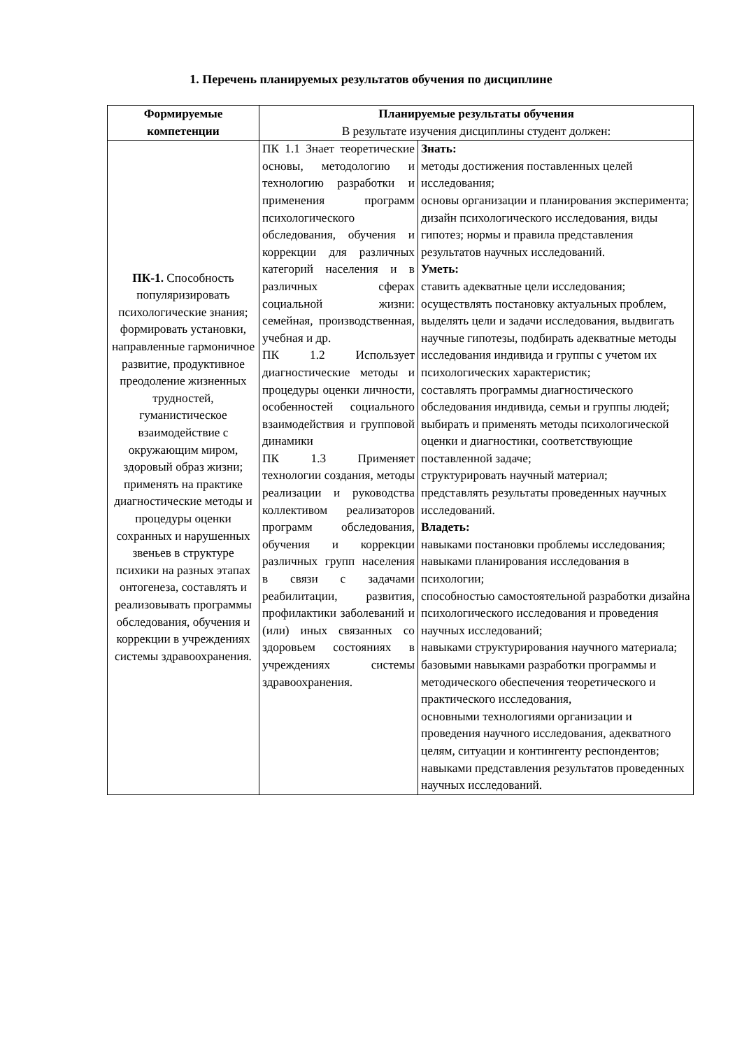1. Перечень планируемых результатов обучения по дисциплине
| Формируемые компетенции | Планируемые результаты обучения В результате изучения дисциплины студент должен: | |
| --- | --- | --- |
| ПК-1. Способность популяризировать психологические знания; формировать установки, направленные гармоничное развитие, продуктивное преодоление жизненных трудностей, гуманистическое взаимодействие с окружающим миром, здоровый образ жизни; применять на практике диагностические методы и процедуры оценки сохранных и нарушенных звеньев в структуре психики на разных этапах онтогенеза, составлять и реализовывать программы обследования, обучения и коррекции в учреждениях системы здравоохранения. | ПК 1.1 Знает теоретические основы, методологию и технологию разработки и применения программ психологического обследования, обучения и коррекции для различных категорий населения и в различных сферах социальной жизни: семейная, производственная, учебная и др. ПК 1.2 Использует диагностические методы и процедуры оценки личности, особенностей социального взаимодействия и групповой динамики ПК 1.3 Применяет технологии создания, методы реализации и руководства коллективом реализаторов программ обследования, обучения и коррекции различных групп населения в связи с задачами реабилитации, развития, профилактики заболеваний и (или) иных связанных со здоровьем состояниях в учреждениях системы здравоохранения. | Знать: методы достижения поставленных целей исследования; основы организации и планирования эксперимента; дизайн психологического исследования, виды гипотез; нормы и правила представления результатов научных исследований. Уметь: ставить адекватные цели исследования; осуществлять постановку актуальных проблем, выделять цели и задачи исследования, выдвигать научные гипотезы, подбирать адекватные методы исследования индивида и группы с учетом их психологических характеристик; составлять программы диагностического обследования индивида, семьи и группы людей; выбирать и применять методы психологической оценки и диагностики, соответствующие поставленной задаче; структурировать научный материал; представлять результаты проведенных научных исследований. Владеть: навыками постановки проблемы исследования; навыками планирования исследования в психологии; способностью самостоятельной разработки дизайна психологического исследования и проведения научных исследований; навыками структурирования научного материала; базовыми навыками разработки программы и методического обеспечения теоретического и практического исследования, основными технологиями организации и проведения научного исследования, адекватного целям, ситуации и контингенту респондентов; навыками представления результатов проведенных научных исследований. |